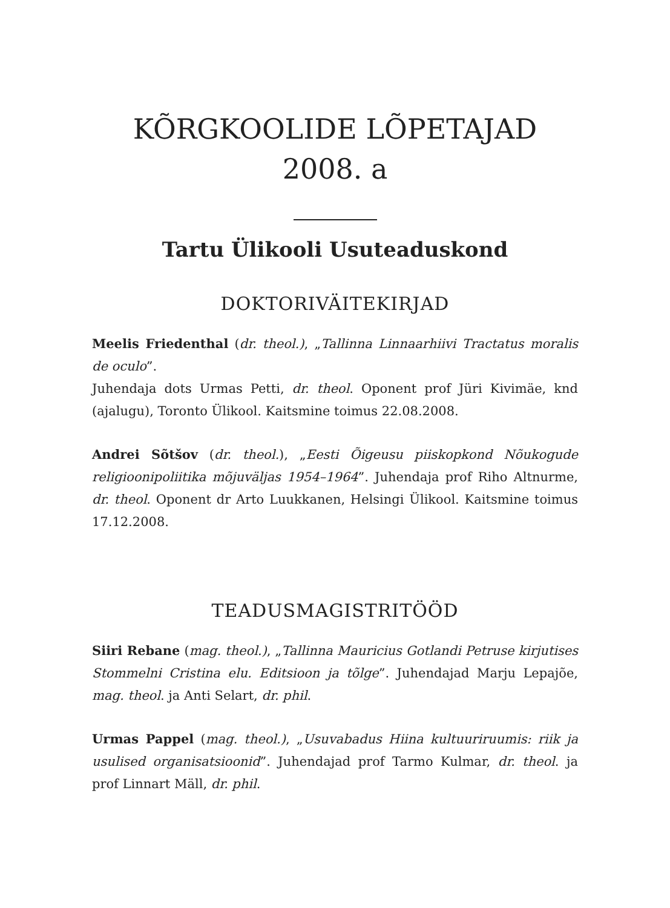KÕRGKOOLIDE LÕPETAJAD
2008. a
Tartu Ülikooli Usuteaduskond
DOKTORIVÄITEKIRJAD
Meelis Friedenthal (dr. theol.), „Tallinna Linnaarhiivi Tractatus moralis de oculo”.
Juhendaja dots Urmas Petti, dr. theol. Oponent prof Jüri Kivimäe, knd (ajalugu), Toronto Ülikool. Kaitsmine toimus 22.08.2008.
Andrei Sõtšov (dr. theol.), „Eesti Õigeusu piiskopkond Nõukogude religioonipoliitika mõjuväljas 1954–1964”. Juhendaja prof Riho Altnurme, dr. theol. Oponent dr Arto Luukkanen, Helsingi Ülikool. Kaitsmine toimus 17.12.2008.
TEADUSMAGISTRITÖÖD
Siiri Rebane (mag. theol.), „Tallinna Mauricius Gotlandi Petruse kirjutises Stommelni Cristina elu. Editsioon ja tõlge”. Juhendajad Marju Lepajõe, mag. theol. ja Anti Selart, dr. phil.
Urmas Pappel (mag. theol.), „Usuvabadus Hiina kultuuriruumis: riik ja usulised organisatsioonid”. Juhendajad prof Tarmo Kulmar, dr. theol. ja prof Linnart Mäll, dr. phil.